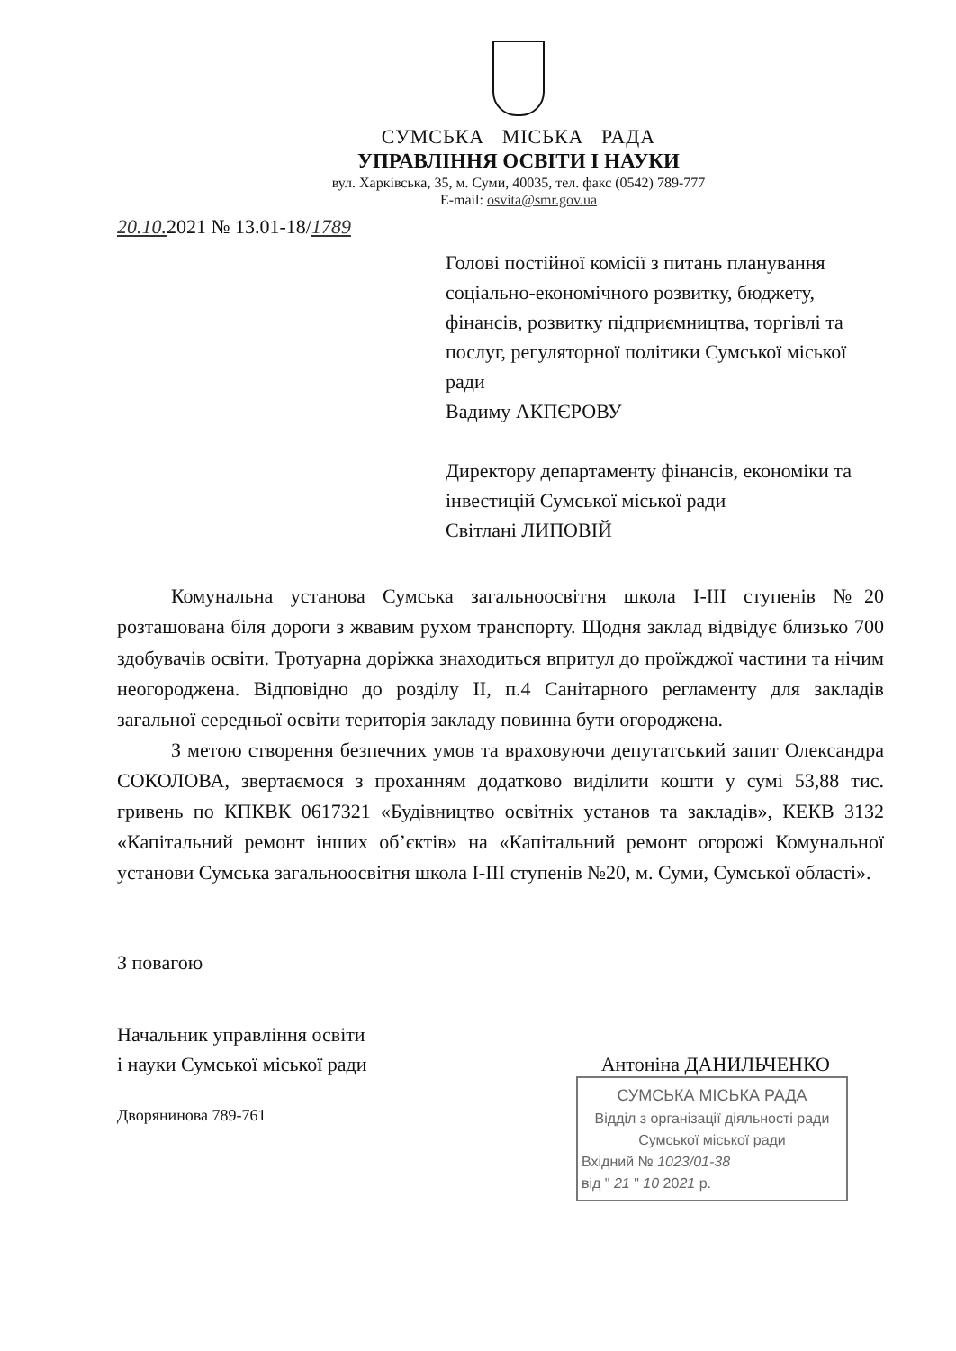СУМСЬКА МІСЬКА РАДА
УПРАВЛІННЯ ОСВІТИ І НАУКИ
вул. Харківська, 35, м. Суми, 40035, тел. факс (0542) 789-777
E-mail: osvita@smr.gov.ua
20.10. 2021 № 13.01-18/1789
Голові постійної комісії з питань планування соціально-економічного розвитку, бюджету, фінансів, розвитку підприємництва, торгівлі та послуг, регуляторної політики Сумської міської ради
Вадиму АКПЄРОВУ
Директору департаменту фінансів, економіки та інвестицій Сумської міської ради
Світлані ЛИПОВІЙ
Комунальна установа Сумська загальноосвітня школа І-ІІІ ступенів №20 розташована біля дороги з жвавим рухом транспорту. Щодня заклад відвідує близько 700 здобувачів освіти. Тротуарна доріжка знаходиться впритул до проїжджої частини та нічим неогороджена. Відповідно до розділу ІІ, п.4 Санітарного регламенту для закладів загальної середньої освіти територія закладу повинна бути огороджена.
З метою створення безпечних умов та враховуючи депутатський запит Олександра СОКОЛОВА, звертаємося з проханням додатково виділити кошти у сумі 53,88 тис. гривень по КПКВК 0617321 «Будівництво освітніх установ та закладів», КЕКВ 3132 «Капітальний ремонт інших об’єктів» на «Капітальний ремонт огорожі Комунальної установи Сумська загальноосвітня школа І-ІІІ ступенів №20, м. Суми, Сумської області».
З повагою
Начальник управління освіти
і науки Сумської міської ради
Антоніна ДАНИЛЬЧЕНКО
Дворянинова 789-761
СУМСЬКА МІСЬКА РАДА
Відділ з організації діяльності ради
Сумської міської ради
Вхідний № 1023/01-38
від " 21 " 10 2021 р.